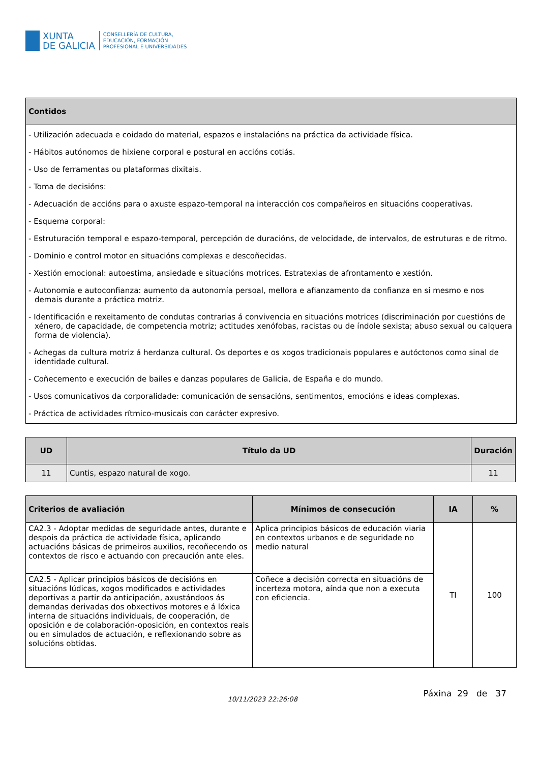XUNTA
DE GALICIA
CONSELLERÍA DE CULTURA,
EDUCACIÓN, FORMACIÓN
PROFESIONAL E UNIVERSIDADES
| Contidos |
| --- |
| - Utilización adecuada e coidado do material, espazos e instalacións na práctica da actividade física. - Hábitos autónomos de hixiene corporal e postural en accións cotiás. - Uso de ferramentas ou plataformas dixitais. - Toma de decisións: - Adecuación de accións para o axuste espazo-temporal na interacción cos compañeiros en situacións cooperativas. - Esquema corporal: - Estruturación temporal e espazo-temporal, percepción de duracións, de velocidade, de intervalos, de estruturas e de ritmo. - Dominio e control motor en situacións complexas e descoñecidas. - Xestión emocional: autoestima, ansiedade e situacións motrices. Estratexias de afrontamento e xestión. - Autonomía e autoconfianza: aumento da autonomía persoal, mellora e afianzamento da confianza en si mesmo e nos demais durante a práctica motriz. - Identificación e rexeitamento de condutas contrarias á convivencia en situacións motrices (discriminación por cuestións de xénero, de capacidade, de competencia motriz; actitudes xenófobas, racistas ou de índole sexista; abuso sexual ou calquera forma de violencia). - Achegas da cultura motriz á herdanza cultural. Os deportes e os xogos tradicionais populares e autóctonos como sinal de identidade cultural. - Coñecemento e execución de bailes e danzas populares de Galicia, de España e do mundo. - Usos comunicativos da corporalidade: comunicación de sensacións, sentimentos, emocións e ideas complexas. - Práctica de actividades rítmico-musicais con carácter expresivo. |
| UD | Título da UD | Duración |
| --- | --- | --- |
| 11 | Cuntis, espazo natural de xogo. | 11 |
| Criterios de avaliación | Mínimos de consecución | IA | % |
| --- | --- | --- | --- |
| CA2.3 - Adoptar medidas de seguridade antes, durante e despois da práctica de actividade física, aplicando actuacións básicas de primeiros auxilios, recoñecendo os contextos de risco e actuando con precaución ante eles. | Aplica principios básicos de educación viaria en contextos urbanos e de seguridade no medio natural | TI | 100 |
| CA2.5 - Aplicar principios básicos de decisións en situacións lúdicas, xogos modificados e actividades deportivas a partir da anticipación, axustándoos ás demandas derivadas dos obxectivos motores e á lóxica interna de situacións individuais, de cooperación, de oposición e de colaboración-oposición, en contextos reais ou en simulados de actuación, e reflexionando sobre as solucións obtidas. | Coñece a decisión correcta en situacións de incerteza motora, aínda que non a executa con eficiencia. | | |
10/11/2023 22:26:08
Páxina 29 de 37